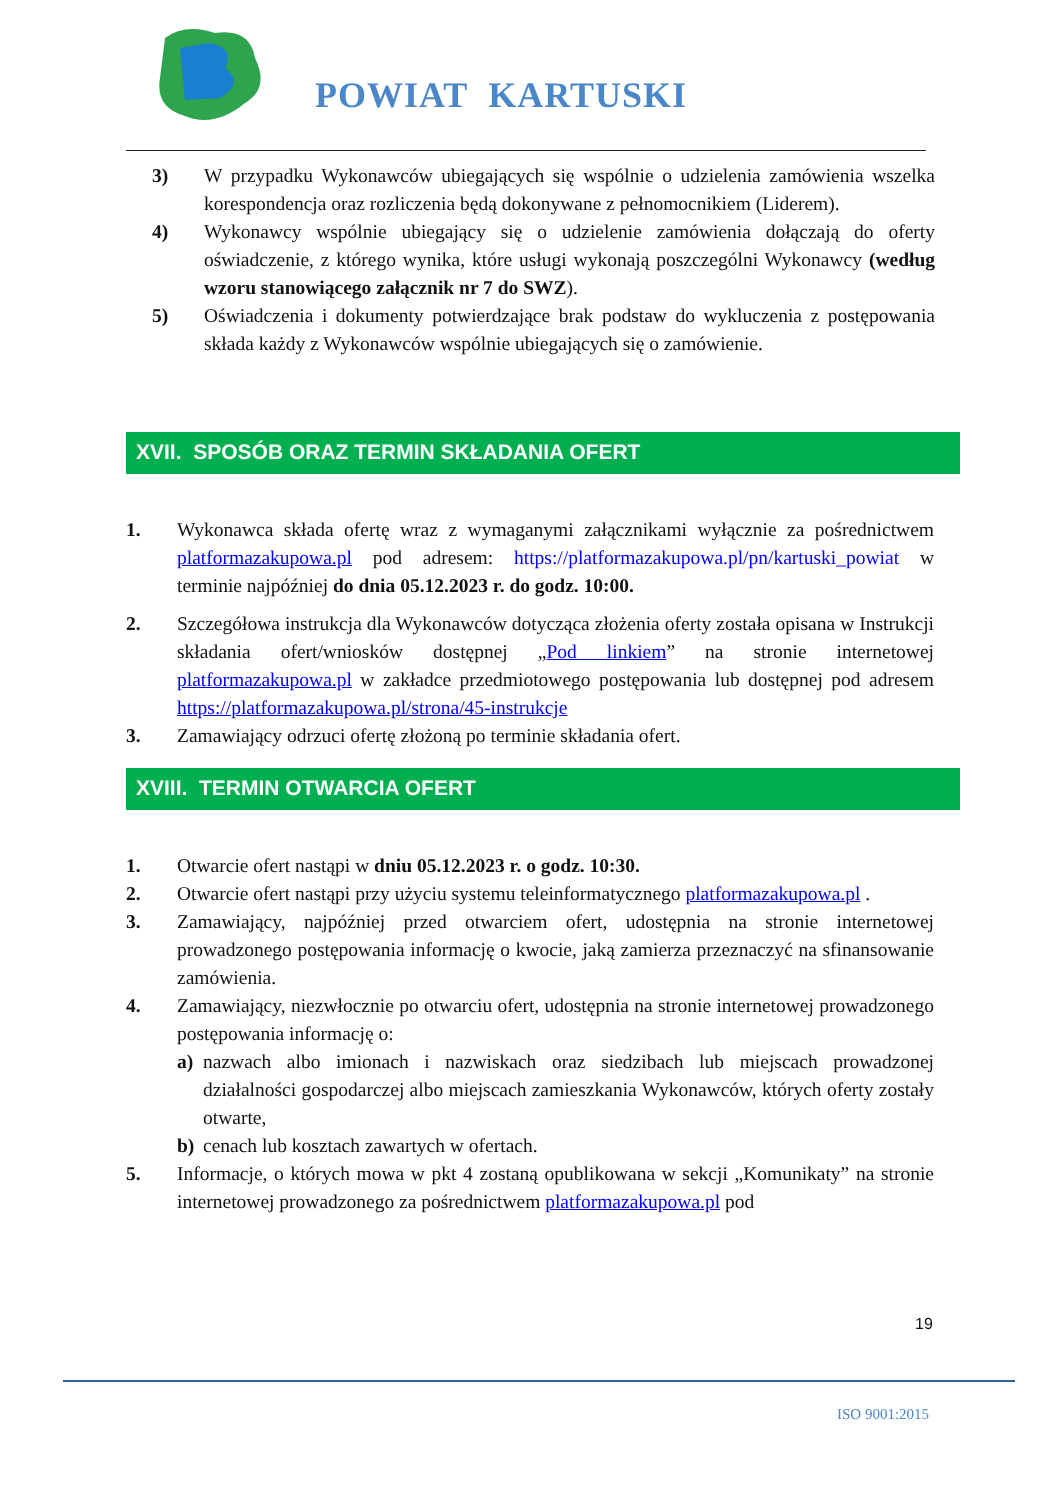POWIAT KARTUSKI
3) W przypadku Wykonawców ubiegających się wspólnie o udzielenia zamówienia wszelka korespondencja oraz rozliczenia będą dokonywane z pełnomocnikiem (Liderem).
4) Wykonawcy wspólnie ubiegający się o udzielenie zamówienia dołączają do oferty oświadczenie, z którego wynika, które usługi wykonają poszczególni Wykonawcy (według wzoru stanowiącego załącznik nr 7 do SWZ).
5) Oświadczenia i dokumenty potwierdzające brak podstaw do wykluczenia z postępowania składa każdy z Wykonawców wspólnie ubiegających się o zamówienie.
XVII. SPOSÓB ORAZ TERMIN SKŁADANIA OFERT
1. Wykonawca składa ofertę wraz z wymaganymi załącznikami wyłącznie za pośrednictwem platformazakupowa.pl pod adresem: https://platformazakupowa.pl/pn/kartuski_powiat w terminie najpóźniej do dnia 05.12.2023 r. do godz. 10:00.
2. Szczegółowa instrukcja dla Wykonawców dotycząca złożenia oferty została opisana w Instrukcji składania ofert/wniosków dostępnej „Pod linkiem” na stronie internetowej platformazakupowa.pl w zakładce przedmiotowego postępowania lub dostępnej pod adresem https://platformazakupowa.pl/strona/45-instrukcje
3. Zamawiający odrzuci ofertę złożoną po terminie składania ofert.
XVIII. TERMIN OTWARCIA OFERT
1. Otwarcie ofert nastąpi w dniu 05.12.2023 r. o godz. 10:30.
2. Otwarcie ofert nastąpi przy użyciu systemu teleinformatycznego platformazakupowa.pl .
3. Zamawiający, najpóźniej przed otwarciem ofert, udostępnia na stronie internetowej prowadzonego postępowania informację o kwocie, jaką zamierza przeznaczyć na sfinansowanie zamówienia.
4. Zamawiający, niezwłocznie po otwarciu ofert, udostępnia na stronie internetowej prowadzonego postępowania informację o:
a) nazwach albo imionach i nazwiskach oraz siedzibach lub miejscach prowadzonej działalności gospodarczej albo miejscach zamieszkania Wykonawców, których oferty zostały otwarte,
b) cenach lub kosztach zawartych w ofertach.
5. Informacje, o których mowa w pkt 4 zostaną opublikowana w sekcji „Komunikaty” na stronie internetowej prowadzonego za pośrednictwem platformazakupowa.pl pod
19
ISO 9001:2015